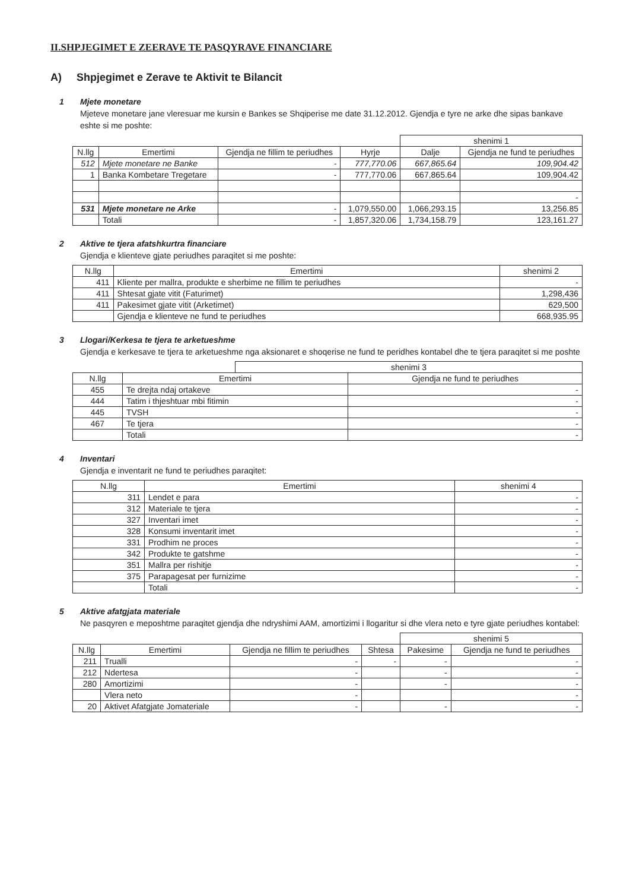II.SHPJEGIMET E ZEERAVE TE PASQYRAVE FINANCIARE
A) Shpjegimet e Zerave te Aktivit te Bilancit
1 Mjete monetare
Mjeteve monetare jane vleresuar me kursin e Bankes se Shqiperise me date 31.12.2012. Gjendja e tyre ne arke dhe sipas bankave eshte si me poshte:
| | | | | shenimi 1 | |
| N.llg | Emertimi | Gjendja ne fillim te periudhes | Hyrje | Dalje | Gjendja ne fund te periudhes |
| 512 | Mjete monetare ne Banke | - | 777,770.06 | 667,865.64 | 109,904.42 |
| 1 | Banka Kombetare Tregetare | - | 777,770.06 | 667,865.64 | 109,904.42 |
| | | | | | - |
| 531 | Mjete monetare ne Arke | - | 1,079,550.00 | 1,066,293.15 | 13,256.85 |
| | Totali | - | 1,857,320.06 | 1,734,158.79 | 123,161.27 |
2 Aktive te tjera afatshkurtra financiare
Gjendja e klienteve gjate periudhes paraqitet si me poshte:
| N.llg | Emertimi | shenimi 2 | |
| --- | --- | --- | --- |
| 411 | Kliente per mallra, produkte e sherbime ne fillim te periudhes | | - |
| 411 | Shtesat gjate vitit (Faturimet) | | 1,298,436 |
| 411 | Pakesimet gjate vitit (Arketimet) | | 629,500 |
| | Gjendja e klienteve ne fund te periudhes | | 668,935.95 |
3 Llogari/Kerkesa te tjera te arketueshme
Gjendja e kerkesave te tjera te arketueshme nga aksionaret e shoqerise ne fund te peridhes kontabel dhe te tjera paraqitet si me poshte
| | | shenimi 3 | |
| N.llg | Emertimi | | Gjendja ne fund te periudhes |
| 455 | Te drejta ndaj ortakeve | | - |
| 444 | Tatim i thjeshtuar mbi fitimin | | - |
| 445 | TVSH | | - |
| 467 | Te tjera | | - |
| | Totali | | - |
4 Inventari
Gjendja e inventarit ne fund te periudhes paraqitet:
| N.llg | Emertimi | shenimi 4 | |
| --- | --- | --- | --- |
| 311 | Lendet e para | | - |
| 312 | Materiale te tjera | | - |
| 327 | Inventari imet | | - |
| 328 | Konsumi inventarit imet | | - |
| 331 | Prodhim ne proces | | - |
| 342 | Produkte te gatshme | | - |
| 351 | Mallra per rishitje | | - |
| 375 | Parapagesat per furnizime | | - |
| | Totali | | - |
5 Aktive afatgjata materiale
Ne pasqyren e meposhtme paraqitet gjendja dhe ndryshimi AAM, amortizimi i llogaritur si dhe vlera neto e tyre gjate periudhes kontabel:
| | | | | shenimi 5 | |
| N.llg | Emertimi | Gjendja ne fillim te periudhes | Shtesa | Pakesime | Gjendja ne fund te periudhes |
| 211 | Trualli | - | - | - | - |
| 212 | Ndertesa | - | | - | - |
| 280 | Amortizimi | - | | - | - |
| | Vlera neto | - | | | - |
| 20 | Aktivet Afatgjate Jomateriale | - | | - | - |